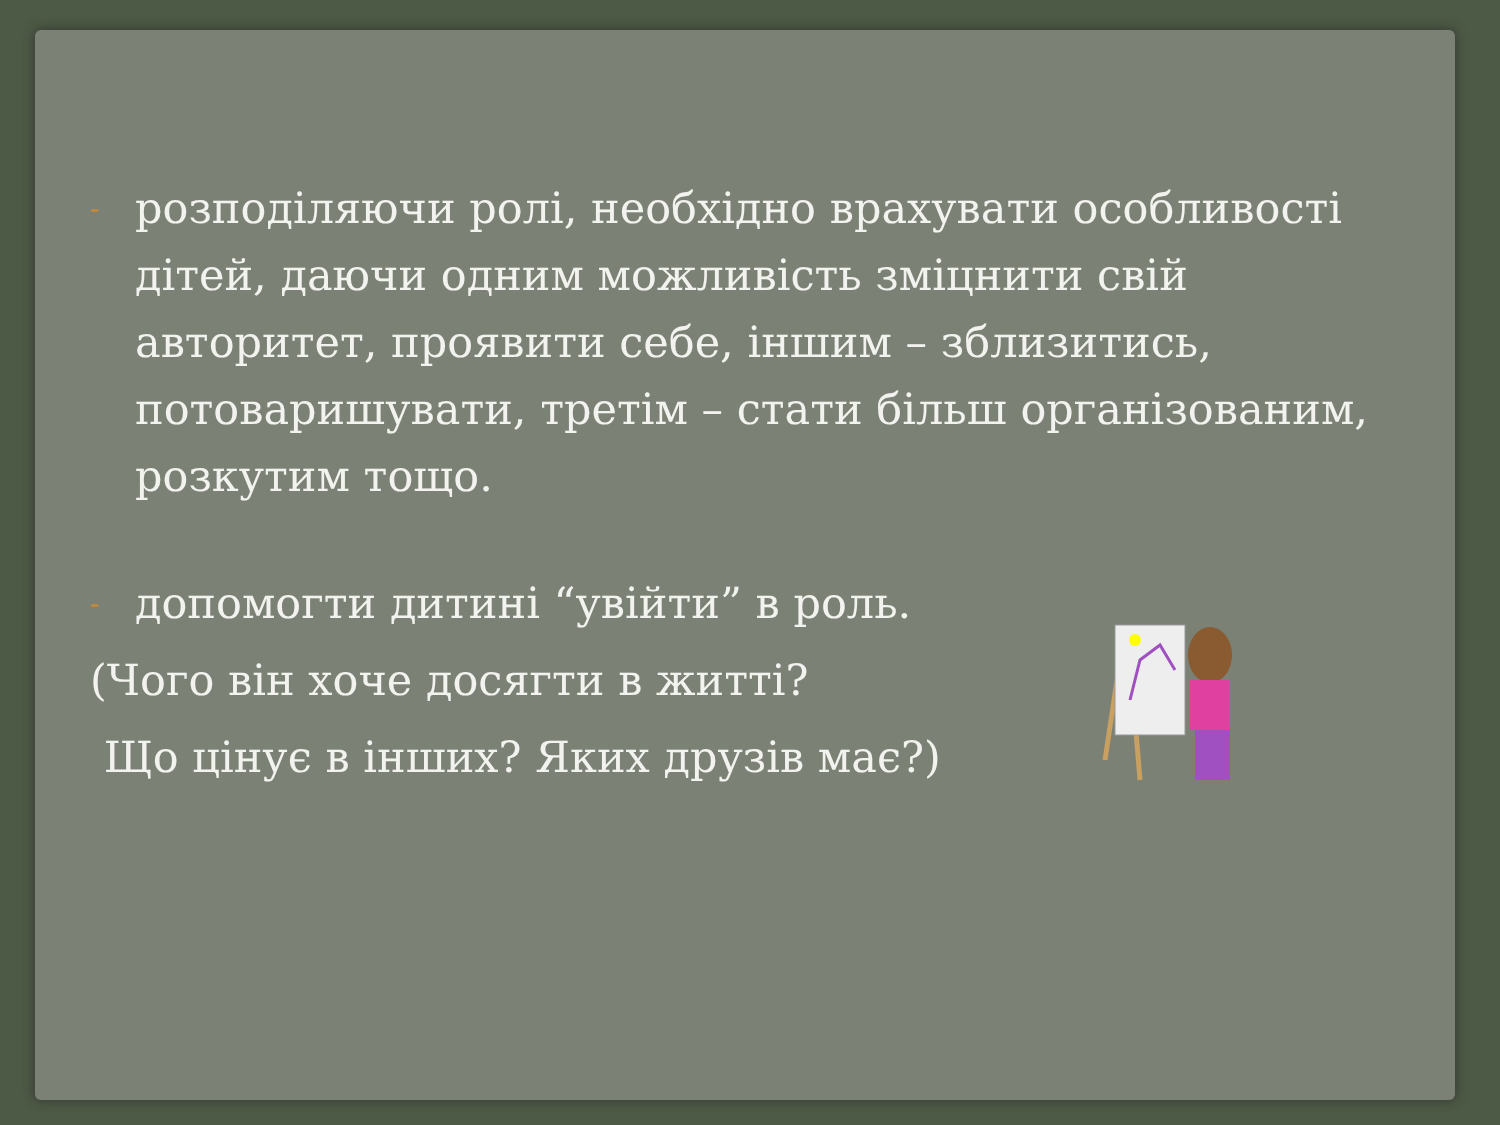-
розподіляючи ролі, необхідно врахувати особливості дітей, даючи одним можливість зміцнити свій авторитет, проявити себе, іншим – зблизитись, потоваришувати, третім – стати більш організованим, розкутим тощо.
-
допомогти дитині “увійти” в роль.
(Чого він хоче досягти в житті?
Що цінує в інших? Яких друзів має?)